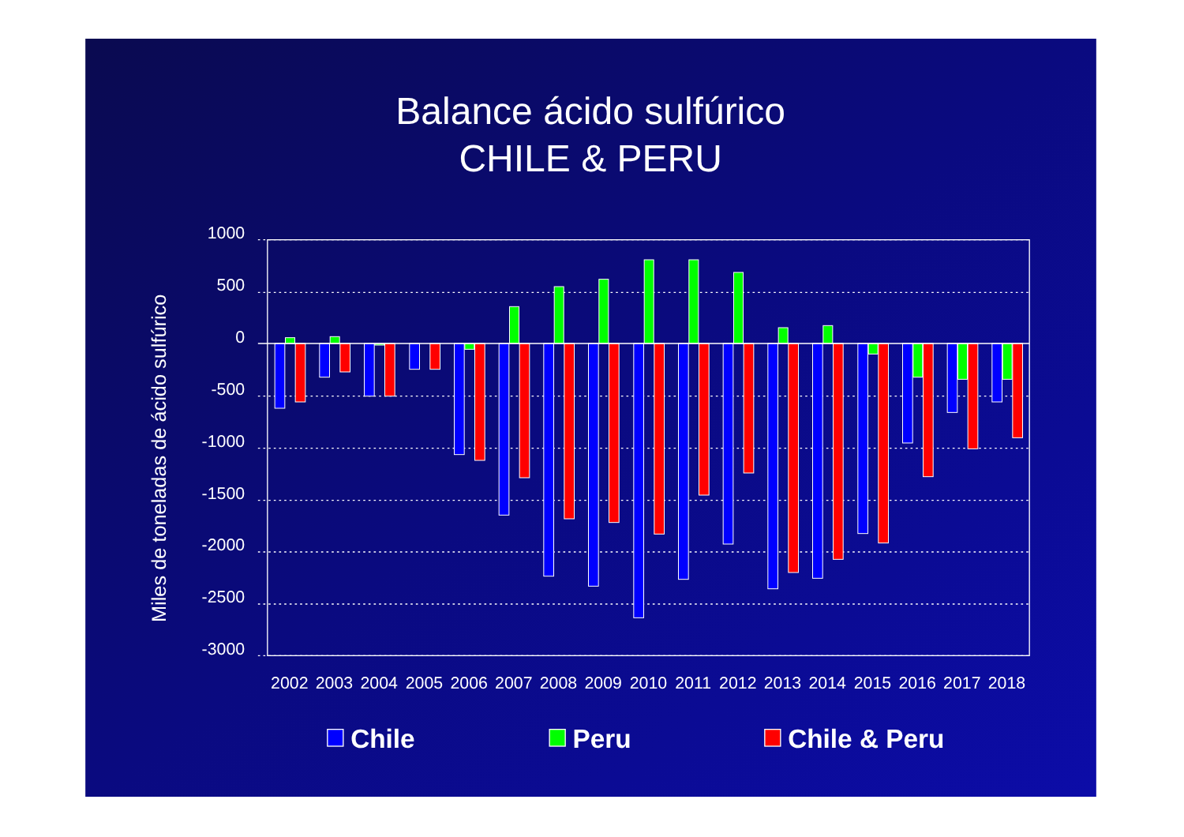Balance ácido sulfúrico
CHILE & PERU
Miles de toneladas de ácido sulfúrico
1000
500
0
-500
-1000
-1500
-2000
-2500
-3000
2002
2003
2004
2005
2006
2007
2008
2009
2010
2011
2012
2013
2014
2015
2016
2017
2018
Chile
Peru
Chile & Peru